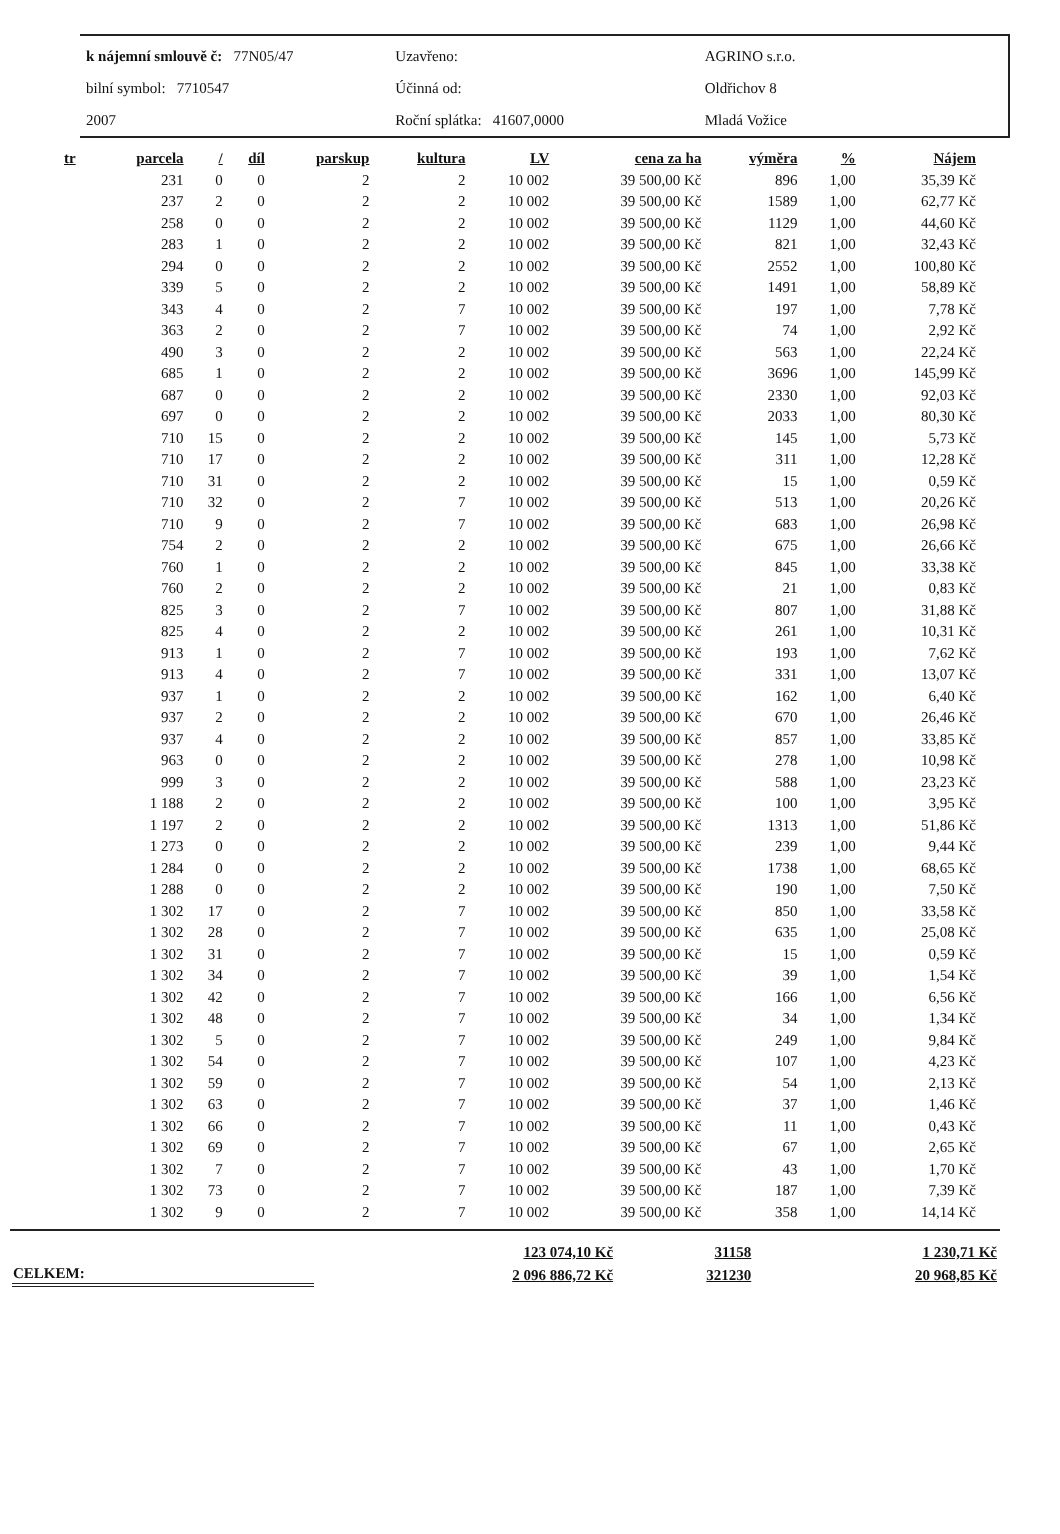k nájemní smlouvě č: 77N05/47
bilní symbol: 7710547
2007
Uzavřeno:
Účinná od:
Roční splátka: 41607,0000
AGRINO s.r.o.
Oldřichov 8
Mladá Vožice
| tr | parcela | / | díl | parskup | kultura | LV | cena za ha | výměra | % | Nájem |
| --- | --- | --- | --- | --- | --- | --- | --- | --- | --- | --- |
| | 231 | 0 | 0 | 2 | 2 | 10 002 | 39 500,00 Kč | 896 | 1,00 | 35,39 Kč |
| | 237 | 2 | 0 | 2 | 2 | 10 002 | 39 500,00 Kč | 1589 | 1,00 | 62,77 Kč |
| | 258 | 0 | 0 | 2 | 2 | 10 002 | 39 500,00 Kč | 1129 | 1,00 | 44,60 Kč |
| | 283 | 1 | 0 | 2 | 2 | 10 002 | 39 500,00 Kč | 821 | 1,00 | 32,43 Kč |
| | 294 | 0 | 0 | 2 | 2 | 10 002 | 39 500,00 Kč | 2552 | 1,00 | 100,80 Kč |
| | 339 | 5 | 0 | 2 | 2 | 10 002 | 39 500,00 Kč | 1491 | 1,00 | 58,89 Kč |
| | 343 | 4 | 0 | 2 | 7 | 10 002 | 39 500,00 Kč | 197 | 1,00 | 7,78 Kč |
| | 363 | 2 | 0 | 2 | 7 | 10 002 | 39 500,00 Kč | 74 | 1,00 | 2,92 Kč |
| | 490 | 3 | 0 | 2 | 2 | 10 002 | 39 500,00 Kč | 563 | 1,00 | 22,24 Kč |
| | 685 | 1 | 0 | 2 | 2 | 10 002 | 39 500,00 Kč | 3696 | 1,00 | 145,99 Kč |
| | 687 | 0 | 0 | 2 | 2 | 10 002 | 39 500,00 Kč | 2330 | 1,00 | 92,03 Kč |
| | 697 | 0 | 0 | 2 | 2 | 10 002 | 39 500,00 Kč | 2033 | 1,00 | 80,30 Kč |
| | 710 | 15 | 0 | 2 | 2 | 10 002 | 39 500,00 Kč | 145 | 1,00 | 5,73 Kč |
| | 710 | 17 | 0 | 2 | 2 | 10 002 | 39 500,00 Kč | 311 | 1,00 | 12,28 Kč |
| | 710 | 31 | 0 | 2 | 2 | 10 002 | 39 500,00 Kč | 15 | 1,00 | 0,59 Kč |
| | 710 | 32 | 0 | 2 | 7 | 10 002 | 39 500,00 Kč | 513 | 1,00 | 20,26 Kč |
| | 710 | 9 | 0 | 2 | 7 | 10 002 | 39 500,00 Kč | 683 | 1,00 | 26,98 Kč |
| | 754 | 2 | 0 | 2 | 2 | 10 002 | 39 500,00 Kč | 675 | 1,00 | 26,66 Kč |
| | 760 | 1 | 0 | 2 | 2 | 10 002 | 39 500,00 Kč | 845 | 1,00 | 33,38 Kč |
| | 760 | 2 | 0 | 2 | 2 | 10 002 | 39 500,00 Kč | 21 | 1,00 | 0,83 Kč |
| | 825 | 3 | 0 | 2 | 7 | 10 002 | 39 500,00 Kč | 807 | 1,00 | 31,88 Kč |
| | 825 | 4 | 0 | 2 | 2 | 10 002 | 39 500,00 Kč | 261 | 1,00 | 10,31 Kč |
| | 913 | 1 | 0 | 2 | 7 | 10 002 | 39 500,00 Kč | 193 | 1,00 | 7,62 Kč |
| | 913 | 4 | 0 | 2 | 7 | 10 002 | 39 500,00 Kč | 331 | 1,00 | 13,07 Kč |
| | 937 | 1 | 0 | 2 | 2 | 10 002 | 39 500,00 Kč | 162 | 1,00 | 6,40 Kč |
| | 937 | 2 | 0 | 2 | 2 | 10 002 | 39 500,00 Kč | 670 | 1,00 | 26,46 Kč |
| | 937 | 4 | 0 | 2 | 2 | 10 002 | 39 500,00 Kč | 857 | 1,00 | 33,85 Kč |
| | 963 | 0 | 0 | 2 | 2 | 10 002 | 39 500,00 Kč | 278 | 1,00 | 10,98 Kč |
| | 999 | 3 | 0 | 2 | 2 | 10 002 | 39 500,00 Kč | 588 | 1,00 | 23,23 Kč |
| | 1 188 | 2 | 0 | 2 | 2 | 10 002 | 39 500,00 Kč | 100 | 1,00 | 3,95 Kč |
| | 1 197 | 2 | 0 | 2 | 2 | 10 002 | 39 500,00 Kč | 1313 | 1,00 | 51,86 Kč |
| | 1 273 | 0 | 0 | 2 | 2 | 10 002 | 39 500,00 Kč | 239 | 1,00 | 9,44 Kč |
| | 1 284 | 0 | 0 | 2 | 2 | 10 002 | 39 500,00 Kč | 1738 | 1,00 | 68,65 Kč |
| | 1 288 | 0 | 0 | 2 | 2 | 10 002 | 39 500,00 Kč | 190 | 1,00 | 7,50 Kč |
| | 1 302 | 17 | 0 | 2 | 7 | 10 002 | 39 500,00 Kč | 850 | 1,00 | 33,58 Kč |
| | 1 302 | 28 | 0 | 2 | 7 | 10 002 | 39 500,00 Kč | 635 | 1,00 | 25,08 Kč |
| | 1 302 | 31 | 0 | 2 | 7 | 10 002 | 39 500,00 Kč | 15 | 1,00 | 0,59 Kč |
| | 1 302 | 34 | 0 | 2 | 7 | 10 002 | 39 500,00 Kč | 39 | 1,00 | 1,54 Kč |
| | 1 302 | 42 | 0 | 2 | 7 | 10 002 | 39 500,00 Kč | 166 | 1,00 | 6,56 Kč |
| | 1 302 | 48 | 0 | 2 | 7 | 10 002 | 39 500,00 Kč | 34 | 1,00 | 1,34 Kč |
| | 1 302 | 5 | 0 | 2 | 7 | 10 002 | 39 500,00 Kč | 249 | 1,00 | 9,84 Kč |
| | 1 302 | 54 | 0 | 2 | 7 | 10 002 | 39 500,00 Kč | 107 | 1,00 | 4,23 Kč |
| | 1 302 | 59 | 0 | 2 | 7 | 10 002 | 39 500,00 Kč | 54 | 1,00 | 2,13 Kč |
| | 1 302 | 63 | 0 | 2 | 7 | 10 002 | 39 500,00 Kč | 37 | 1,00 | 1,46 Kč |
| | 1 302 | 66 | 0 | 2 | 7 | 10 002 | 39 500,00 Kč | 11 | 1,00 | 0,43 Kč |
| | 1 302 | 69 | 0 | 2 | 7 | 10 002 | 39 500,00 Kč | 67 | 1,00 | 2,65 Kč |
| | 1 302 | 7 | 0 | 2 | 7 | 10 002 | 39 500,00 Kč | 43 | 1,00 | 1,70 Kč |
| | 1 302 | 73 | 0 | 2 | 7 | 10 002 | 39 500,00 Kč | 187 | 1,00 | 7,39 Kč |
| | 1 302 | 9 | 0 | 2 | 7 | 10 002 | 39 500,00 Kč | 358 | 1,00 | 14,14 Kč |
| | 123 074,10 Kč | 31158 | 1 230,71 Kč |
| CELKEM: | 2 096 886,72 Kč | 321230 | 20 968,85 Kč |